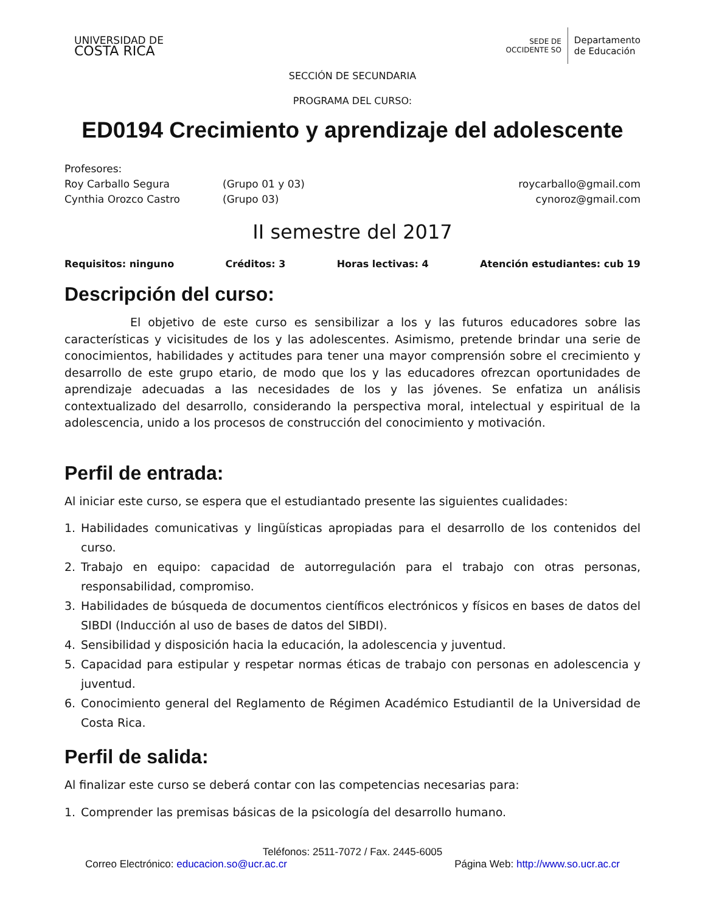UNIVERSIDAD DE
COSTA RICA
SEDE DE
OCCIDENTE SO
Departamento
de Educación
SECCIÓN DE SECUNDARIA
PROGRAMA DEL CURSO:
ED0194 Crecimiento y aprendizaje del adolescente
Profesores:
Roy Carballo Segura (Grupo 01 y 03) roycarballo@gmail.com
Cynthia Orozco Castro (Grupo 03) cynoroz@gmail.com
II semestre del 2017
Requisitos: ninguno Créditos: 3 Horas lectivas: 4 Atención estudiantes: cub 19
Descripción del curso:
El objetivo de este curso es sensibilizar a los y las futuros educadores sobre las características y vicisitudes de los y las adolescentes. Asimismo, pretende brindar una serie de conocimientos, habilidades y actitudes para tener una mayor comprensión sobre el crecimiento y desarrollo de este grupo etario, de modo que los y las educadores ofrezcan oportunidades de aprendizaje adecuadas a las necesidades de los y las jóvenes. Se enfatiza un análisis contextualizado del desarrollo, considerando la perspectiva moral, intelectual y espiritual de la adolescencia, unido a los procesos de construcción del conocimiento y motivación.
Perfil de entrada:
Al iniciar este curso, se espera que el estudiantado presente las siguientes cualidades:
1. Habilidades comunicativas y lingüísticas apropiadas para el desarrollo de los contenidos del curso.
2. Trabajo en equipo: capacidad de autorregulación para el trabajo con otras personas, responsabilidad, compromiso.
3. Habilidades de búsqueda de documentos científicos electrónicos y físicos en bases de datos del SIBDI (Inducción al uso de bases de datos del SIBDI).
4. Sensibilidad y disposición hacia la educación, la adolescencia y juventud.
5. Capacidad para estipular y respetar normas éticas de trabajo con personas en adolescencia y juventud.
6. Conocimiento general del Reglamento de Régimen Académico Estudiantil de la Universidad de Costa Rica.
Perfil de salida:
Al finalizar este curso se deberá contar con las competencias necesarias para:
1. Comprender las premisas básicas de la psicología del desarrollo humano.
Teléfonos: 2511-7072 / Fax. 2445-6005
Correo Electrónico: educacion.so@ucr.ac.cr Página Web: http://www.so.ucr.ac.cr